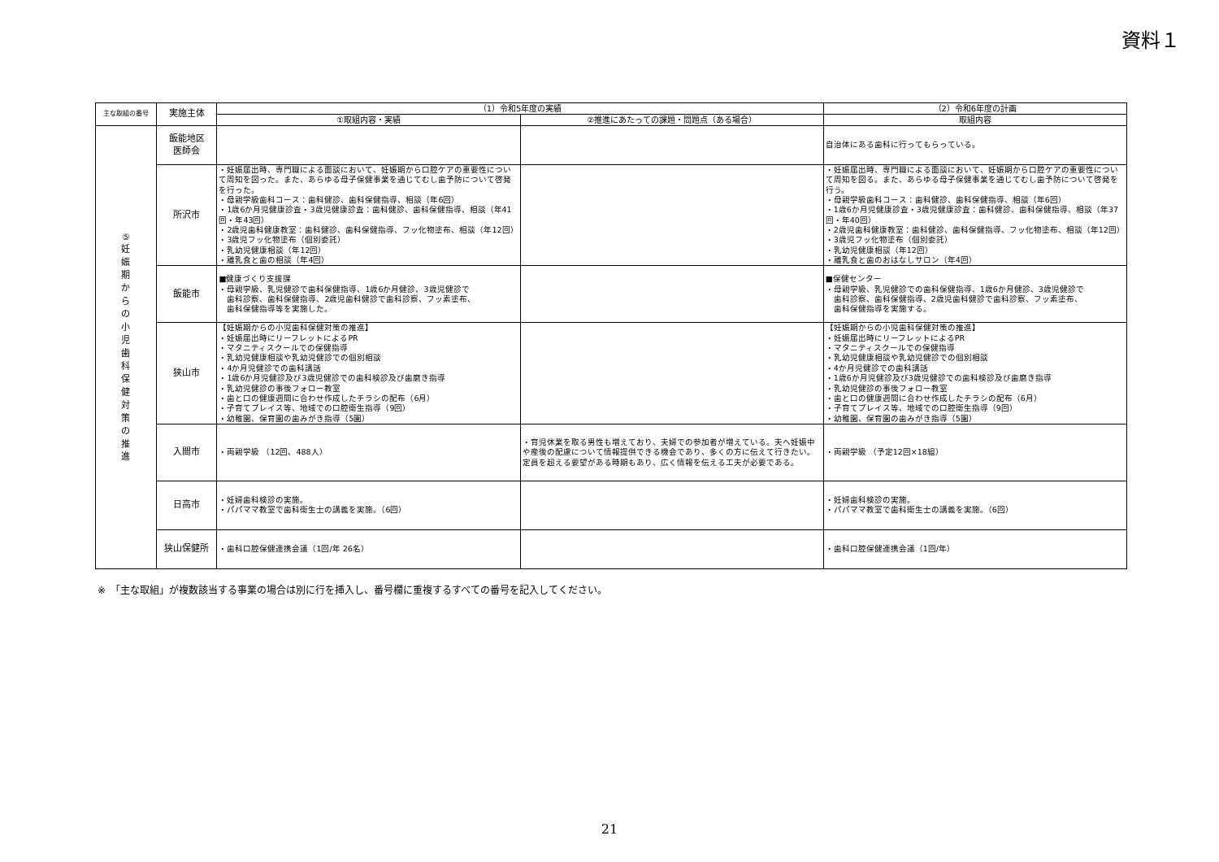資料１
| 主な取組の番号 | 実施主体 | （1）令和5年度の実績 | | （2）令和6年度の計画 |
| --- | --- | --- | --- | --- |
| | | ①取組内容・実績 | ②推進にあたっての課題・問題点（ある場合） | 取組内容 |
| ⑤ 妊 娠 期 か ら の 小 児 歯 科 保 健 対 策 の 推 進 | 飯能地区 医師会 | | | 自治体にある歯科に行ってもらっている。 |
| | 所沢市 | ・妊娠届出時、専門職による面談において、妊娠期から口腔ケアの重要性について周知を図った。また、あらゆる母子保健事業を通じてむし歯予防について啓発を行った。 ・母親学級歯科コース：歯科健診、歯科保健指導、相談（年6回） ・1歳6か月児健康診査・3歳児健康診査：歯科健診、歯科保健指導、相談（年41回・年43回） ・2歳児歯科健康教室：歯科健診、歯科保健指導、フッ化物塗布、相談（年12回） ・3歳児フッ化物塗布（個別委託） ・乳幼児健康相談（年12回） ・離乳食と歯の相談（年4回） | | ・妊娠届出時、専門職による面談において、妊娠期から口腔ケアの重要性について周知を図る。また、あらゆる母子保健事業を通じてむし歯予防について啓発を行う。 ・母親学級歯科コース：歯科健診、歯科保健指導、相談（年6回） ・1歳6か月児健康診査・3歳児健康診査：歯科健診、歯科保健指導、相談（年37回・年40回） ・2歳児歯科健康教室：歯科健診、歯科保健指導、フッ化物塗布、相談（年12回） ・3歳児フッ化物塗布（個別委託） ・乳幼児健康相談（年12回） ・離乳食と歯のおはなしサロン（年4回） |
| | 飯能市 | ■健康づくり支援課 ・母親学級、乳児健診で歯科保健指導、1歳6か月健診、3歳児健診で 歯科診察、歯科保健指導、2歳児歯科健診で歯科診察、フッ素塗布、 歯科保健指導等を実施した。 | | ■保健センター ・母親学級、乳児健診での歯科保健指導、1歳6か月健診、3歳児健診で 歯科診察、歯科保健指導、2歳児歯科健診で歯科診察、フッ素塗布、 歯科保健指導を実施する。 |
| | 狭山市 | 【妊娠期からの小児歯科保健対策の推進】 ・妊娠届出時にリーフレットによるPR ・マタニティスクールでの保健指導 ・乳幼児健康相談や乳幼児健診での個別相談 ・4か月児健診での歯科講話 ・1歳6か月児健診及び3歳児健診での歯科検診及び歯磨き指導 ・乳幼児健診の事後フォロー教室 ・歯と口の健康週間に合わせ作成したチラシの配布（6月） ・子育てプレイス等、地域での口腔衛生指導（9回） ・幼稚園、保育園の歯みがき指導（5園） | | 【妊娠期からの小児歯科保健対策の推進】 ・妊娠届出時にリーフレットによるPR ・マタニティスクールでの保健指導 ・乳幼児健康相談や乳幼児健診での個別相談 ・4か月児健診での歯科講話 ・1歳6か月児健診及び3歳児健診での歯科検診及び歯磨き指導 ・乳幼児健診の事後フォロー教室 ・歯と口の健康週間に合わせ作成したチラシの配布（6月） ・子育てプレイス等、地域での口腔衛生指導（9回） ・幼稚園、保育園の歯みがき指導（5園） |
| | 入間市 | ・両親学級 （12回、488人） | ・育児休業を取る男性も増えており、夫婦での参加者が増えている。夫へ妊娠中や産後の配慮について情報提供できる機会であり、多くの方に伝えて行きたい。定員を超える要望がある時期もあり、広く情報を伝える工夫が必要である。 | ・両親学級 （予定12回×18組） |
| | 日高市 | ・妊婦歯科検診の実施。 ・パパママ教室で歯科衛生士の講義を実施。（6回） | | ・妊婦歯科検診の実施。 ・パパママ教室で歯科衛生士の講義を実施。（6回） |
| | 狭山保健所 | ・歯科口腔保健連携会議（1回/年 26名） | | ・歯科口腔保健連携会議（1回/年） |
※　「主な取組」が複数該当する事業の場合は別に行を挿入し、番号欄に重複するすべての番号を記入してください。
21